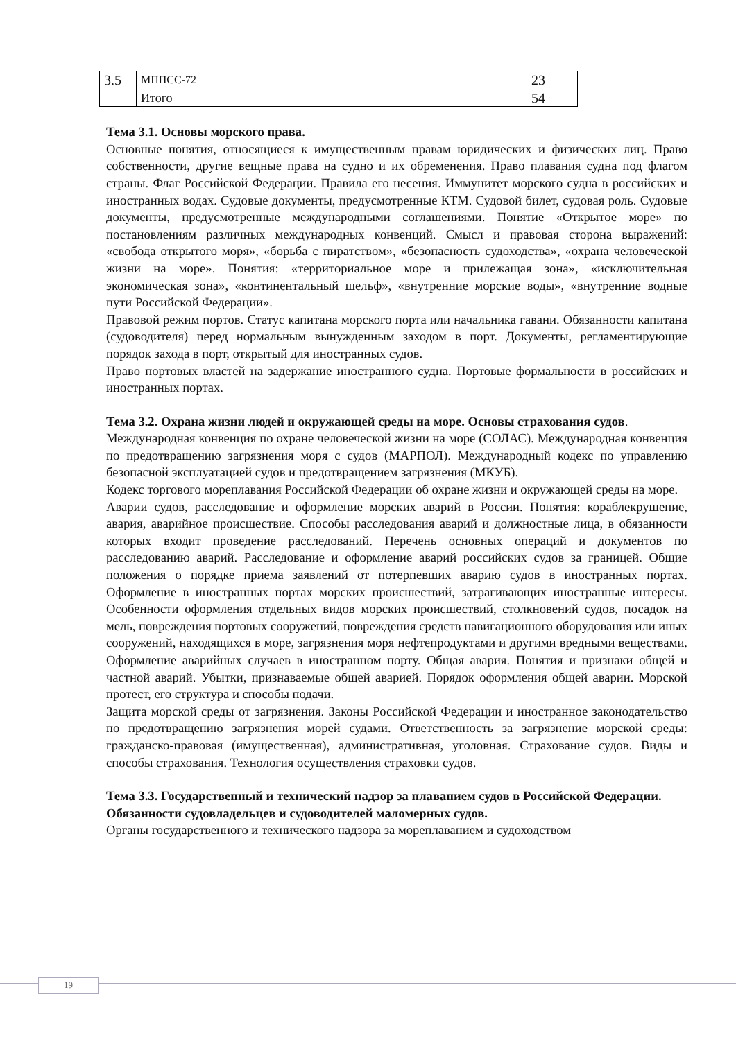| 3.5 | МППСС-72 | 23 |
| | Итого | 54 |
Тема 3.1. Основы морского права.
Основные понятия, относящиеся к имущественным правам юридических и физических лиц. Право собственности, другие вещные права на судно и их обременения. Право плавания судна под флагом страны. Флаг Российской Федерации. Правила его несения. Иммунитет морского судна в российских и иностранных водах. Судовые документы, предусмотренные КТМ. Судовой билет, судовая роль. Судовые документы, предусмотренные международными соглашениями. Понятие «Открытое море» по постановлениям различных международных конвенций. Смысл и правовая сторона выражений: «свобода открытого моря», «борьба с пиратством», «безопасность судоходства», «охрана человеческой жизни на море». Понятия: «территориальное море и прилежащая зона», «исключительная экономическая зона», «континентальный шельф», «внутренние морские воды», «внутренние водные пути Российской Федерации».
Правовой режим портов. Статус капитана морского порта или начальника гавани. Обязанности капитана (судоводителя) перед нормальным вынужденным заходом в порт. Документы, регламентирующие порядок захода в порт, открытый для иностранных судов.
Право портовых властей на задержание иностранного судна. Портовые формальности в российских и иностранных портах.
Тема 3.2. Охрана жизни людей и окружающей среды на море. Основы страхования судов.
Международная конвенция по охране человеческой жизни на море (СОЛАС). Международная конвенция по предотвращению загрязнения моря с судов (МАРПОЛ). Международный кодекс по управлению безопасной эксплуатацией судов и предотвращением загрязнения (МКУБ).
Кодекс торгового мореплавания Российской Федерации об охране жизни и окружающей среды на море.
Аварии судов, расследование и оформление морских аварий в России. Понятия: кораблекрушение, авария, аварийное происшествие. Способы расследования аварий и должностные лица, в обязанности которых входит проведение расследований. Перечень основных операций и документов по расследованию аварий. Расследование и оформление аварий российских судов за границей. Общие положения о порядке приема заявлений от потерпевших аварию судов в иностранных портах. Оформление в иностранных портах морских происшествий, затрагивающих иностранные интересы. Особенности оформления отдельных видов морских происшествий, столкновений судов, посадок на мель, повреждения портовых сооружений, повреждения средств навигационного оборудования или иных сооружений, находящихся в море, загрязнения моря нефтепродуктами и другими вредными веществами. Оформление аварийных случаев в иностранном порту. Общая авария. Понятия и признаки общей и частной аварий. Убытки, признаваемые общей аварией. Порядок оформления общей аварии. Морской протест, его структура и способы подачи.
Защита морской среды от загрязнения. Законы Российской Федерации и иностранное законодательство по предотвращению загрязнения морей судами. Ответственность за загрязнение морской среды: гражданско-правовая (имущественная), административная, уголовная. Страхование судов. Виды и способы страхования. Технология осуществления страховки судов.
Тема 3.3. Государственный и технический надзор за плаванием судов в Российской Федерации. Обязанности судовладельцев и судоводителей маломерных судов.
Органы государственного и технического надзора за мореплаванием и судоходством
19